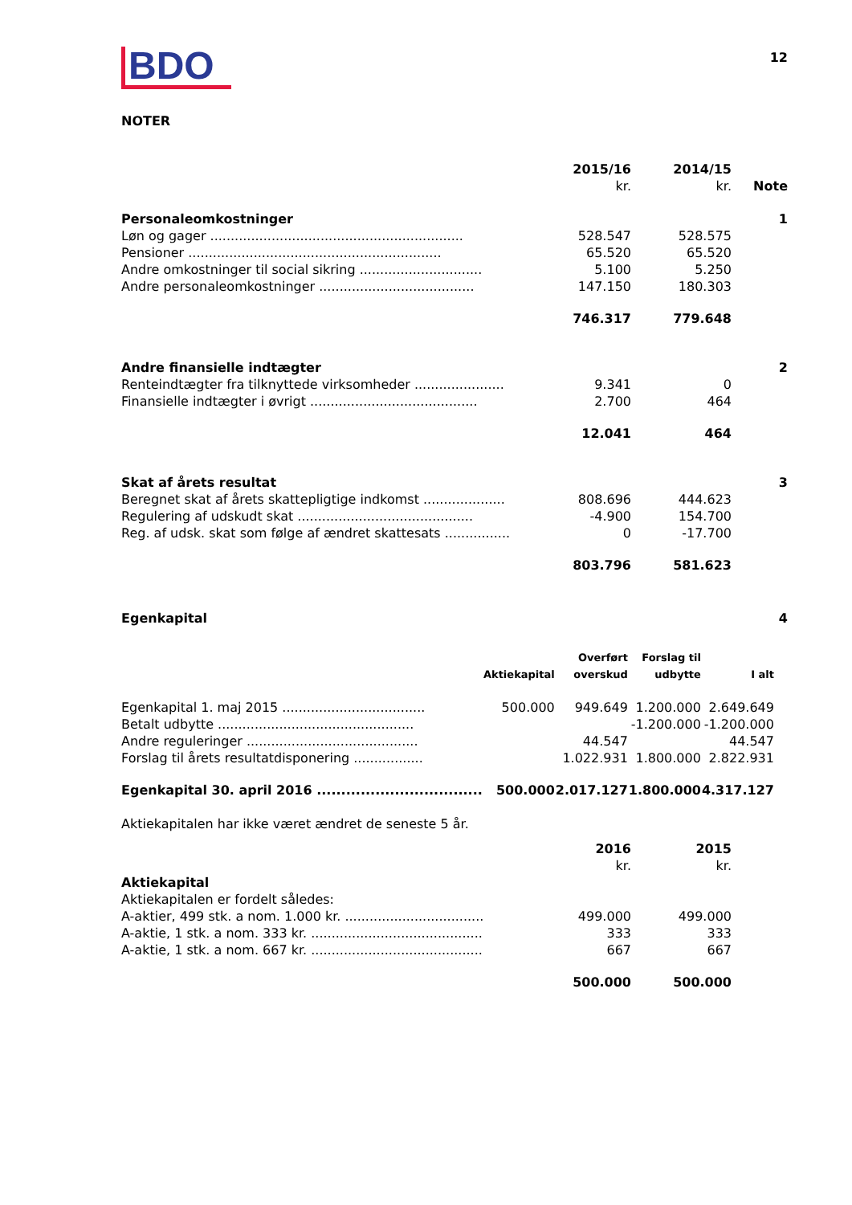BDO
12
NOTER
| | 2015/16 kr. | 2014/15 kr. | Note |
| Personaleomkostninger | | | 1 |
| Løn og gager .............................................................. | 528.547 | 528.575 | |
| Pensioner .............................................................. | 65.520 | 65.520 | |
| Andre omkostninger til social sikring .............................. | 5.100 | 5.250 | |
| Andre personaleomkostninger ...................................... | 147.150 | 180.303 | |
| | 746.317 | 779.648 | |
| Andre finansielle indtægter | | | 2 |
| Renteindtægter fra tilknyttede virksomheder ...................... | 9.341 | 0 | |
| Finansielle indtægter i øvrigt ......................................... | 2.700 | 464 | |
| | 12.041 | 464 | |
| Skat af årets resultat | | | 3 |
| Beregnet skat af årets skattepligtige indkomst .................... | 808.696 | 444.623 | |
| Regulering af udskudt skat ........................................... | -4.900 | 154.700 | |
| Reg. af udsk. skat som følge af ændret skattesats ................ | 0 | -17.700 | |
| | 803.796 | 581.623 | |
| Egenkapital | | | | | 4 |
| | Aktiekapital | Overført overskud | Forslag til udbytte | I alt | |
| Egenkapital 1. maj 2015 ................................... | 500.000 | 949.649 | 1.200.000 | 2.649.649 | |
| Betalt udbytte ................................................ | | | -1.200.000 | -1.200.000 | |
| Andre reguleringer .......................................... | | 44.547 | | 44.547 | |
| Forslag til årets resultatdisponering ................. | | 1.022.931 | 1.800.000 | 2.822.931 | |
| Egenkapital 30. april 2016 .................................. | 500.000 | 2.017.127 | 1.800.000 | 4.317.127 | |
| Aktiekapitalen har ikke været ændret de seneste 5 år. | | | | | |
| | 2016 kr. | 2015 kr. | |
| Aktiekapital | | | |
| Aktiekapitalen er fordelt således: | | | |
| A-aktier, 499 stk. a nom. 1.000 kr. .................................. | 499.000 | 499.000 | |
| A-aktie, 1 stk. a nom. 333 kr. .......................................... | 333 | 333 | |
| A-aktie, 1 stk. a nom. 667 kr. .......................................... | 667 | 667 | |
| | 500.000 | 500.000 | |